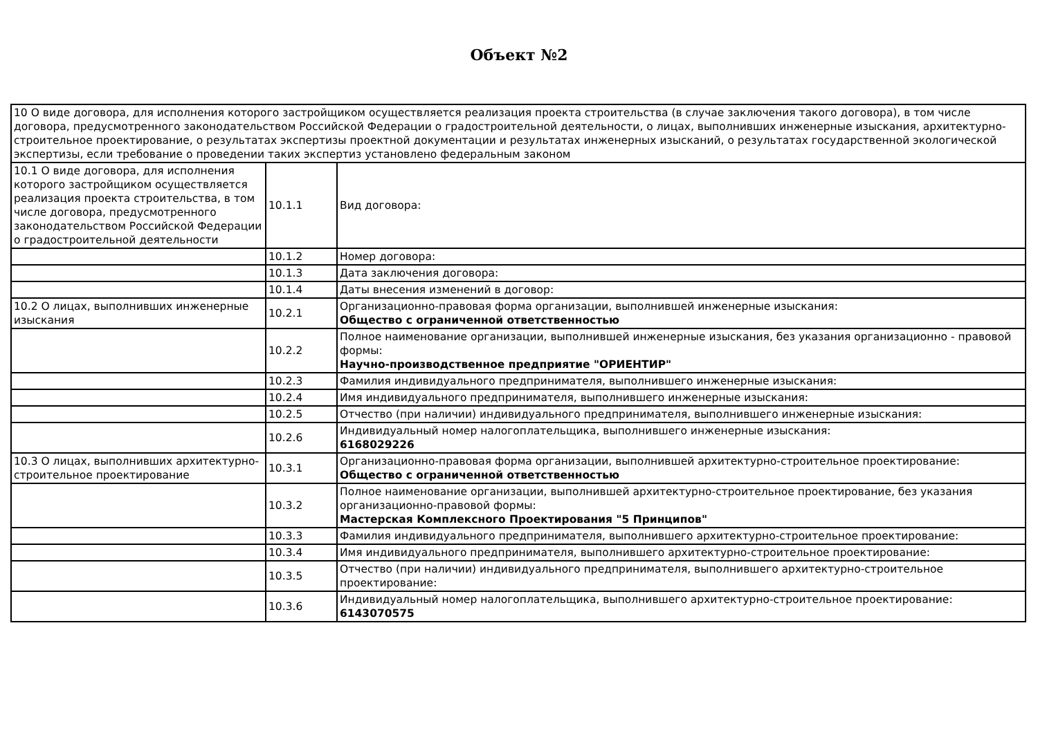Объект №2
| 10 О виде договора, для исполнения которого застройщиком осуществляется реализация проекта строительства (в случае заключения такого договора), в том числе договора, предусмотренного законодательством Российской Федерации о градостроительной деятельности, о лицах, выполнивших инженерные изыскания, архитектурно-строительное проектирование, о результатах экспертизы проектной документации и результатах инженерных изысканий, о результатах государственной экологической экспертизы, если требование о проведении таких экспертиз установлено федеральным законом | | |
| 10.1 О виде договора, для исполнения которого застройщиком осуществляется реализация проекта строительства, в том числе договора, предусмотренного законодательством Российской Федерации о градостроительной деятельности | 10.1.1 | Вид договора: |
| | 10.1.2 | Номер договора: |
| | 10.1.3 | Дата заключения договора: |
| | 10.1.4 | Даты внесения изменений в договор: |
| 10.2 О лицах, выполнивших инженерные изыскания | 10.2.1 | Организационно-правовая форма организации, выполнившей инженерные изыскания: Общество с ограниченной ответственностью |
| | 10.2.2 | Полное наименование организации, выполнившей инженерные изыскания, без указания организационно - правовой формы: Научно-производственное предприятие "ОРИЕНТИР" |
| | 10.2.3 | Фамилия индивидуального предпринимателя, выполнившего инженерные изыскания: |
| | 10.2.4 | Имя индивидуального предпринимателя, выполнившего инженерные изыскания: |
| | 10.2.5 | Отчество (при наличии) индивидуального предпринимателя, выполнившего инженерные изыскания: |
| | 10.2.6 | Индивидуальный номер налогоплательщика, выполнившего инженерные изыскания: 6168029226 |
| 10.3 О лицах, выполнивших архитектурно-строительное проектирование | 10.3.1 | Организационно-правовая форма организации, выполнившей архитектурно-строительное проектирование: Общество с ограниченной ответственностью |
| | 10.3.2 | Полное наименование организации, выполнившей архитектурно-строительное проектирование, без указания организационно-правовой формы: Мастерская Комплексного Проектирования "5 Принципов" |
| | 10.3.3 | Фамилия индивидуального предпринимателя, выполнившего архитектурно-строительное проектирование: |
| | 10.3.4 | Имя индивидуального предпринимателя, выполнившего архитектурно-строительное проектирование: |
| | 10.3.5 | Отчество (при наличии) индивидуального предпринимателя, выполнившего архитектурно-строительное проектирование: |
| | 10.3.6 | Индивидуальный номер налогоплательщика, выполнившего архитектурно-строительное проектирование: 6143070575 |